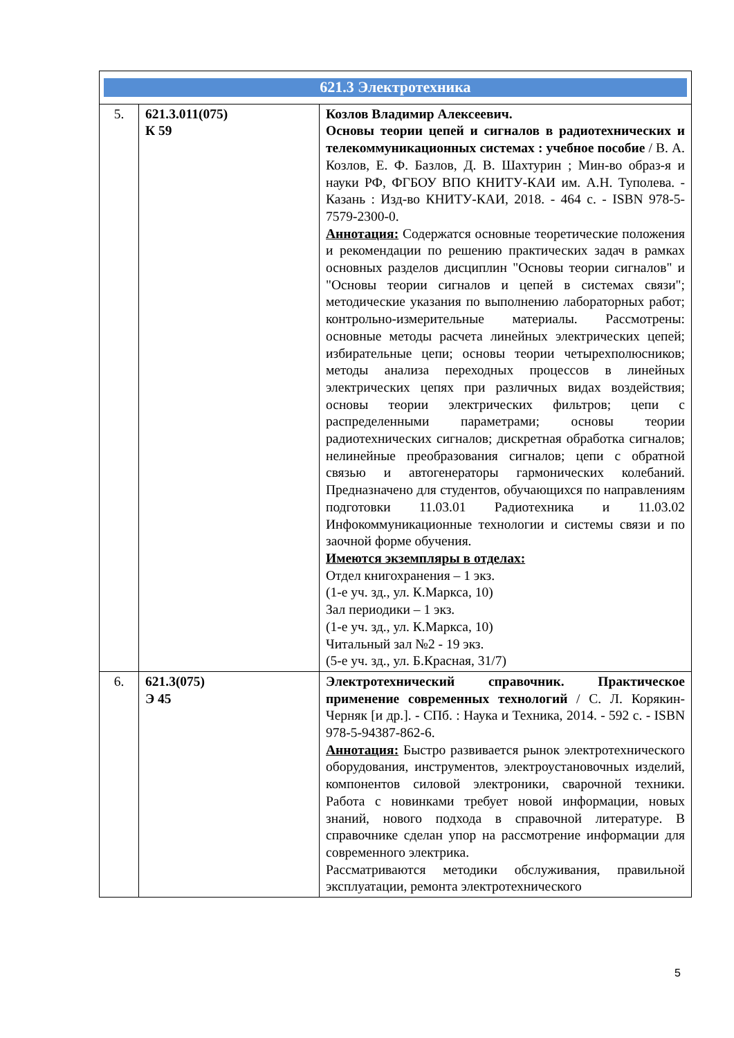| 621.3 Электротехника | | |
| 5. | 621.3.011(075) К 59 | Козлов Владимир Алексеевич. Основы теории цепей и сигналов в радиотехнических и телекоммуникационных системах : учебное пособие / В. А. Козлов, Е. Ф. Базлов, Д. В. Шахтурин ; Мин-во образ-я и науки РФ, ФГБОУ ВПО КНИТУ-КАИ им. А.Н. Туполева. - Казань : Изд-во КНИТУ-КАИ, 2018. - 464 с. - ISBN 978-5-7579-2300-0. Аннотация: Содержатся основные теоретические положения и рекомендации по решению практических задач в рамках основных разделов дисциплин "Основы теории сигналов" и "Основы теории сигналов и цепей в системах связи"; методические указания по выполнению лабораторных работ; контрольно-измерительные материалы. Рассмотрены: основные методы расчета линейных электрических цепей; избирательные цепи; основы теории четырехполюсников; методы анализа переходных процессов в линейных электрических цепях при различных видах воздействия; основы теории электрических фильтров; цепи с распределенными параметрами; основы теории радиотехнических сигналов; дискретная обработка сигналов; нелинейные преобразования сигналов; цепи с обратной связью и автогенераторы гармонических колебаний. Предназначено для студентов, обучающихся по направлениям подготовки 11.03.01 Радиотехника и 11.03.02 Инфокоммуникационные технологии и системы связи и по заочной форме обучения. Имеются экземпляры в отделах: Отдел книгохранения – 1 экз. (1-е уч. зд., ул. К.Маркса, 10) Зал периодики – 1 экз. (1-е уч. зд., ул. К.Маркса, 10) Читальный зал №2 - 19 экз. (5-е уч. зд., ул. Б.Красная, 31/7) |
| 6. | 621.3(075) Э 45 | Электротехнический справочник. Практическое применение современных технологий / С. Л. Корякин-Черняк [и др.]. - СПб. : Наука и Техника, 2014. - 592 с. - ISBN 978-5-94387-862-6. Аннотация: Быстро развивается рынок электротехнического оборудования, инструментов, электроустановочных изделий, компонентов силовой электроники, сварочной техники. Работа с новинками требует новой информации, новых знаний, нового подхода в справочной литературе. В справочнике сделан упор на рассмотрение информации для современного электрика. Рассматриваются методики обслуживания, правильной эксплуатации, ремонта электротехнического |
5